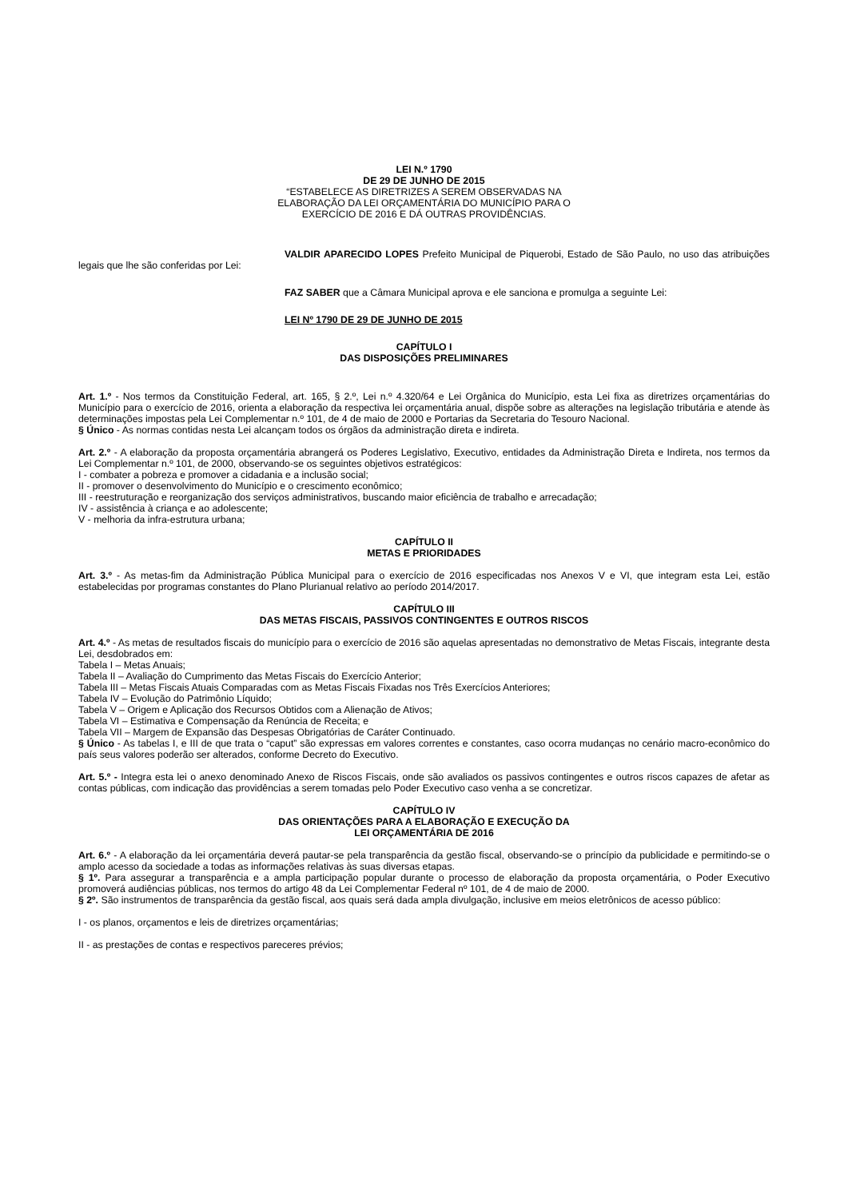LEI N.º 1790
DE 29 DE JUNHO DE 2015
“ESTABELECE AS DIRETRIZES A SEREM OBSERVADAS NA
ELABORAÇÃO DA LEI ORÇAMENTÁRIA DO MUNICÍPIO PARA O
EXERCÍCIO DE 2016 E DÁ OUTRAS PROVIDÊNCIAS.
VALDIR APARECIDO LOPES Prefeito Municipal de Piquerobi, Estado de São Paulo, no uso das atribuições legais que lhe são conferidas por Lei:
FAZ SABER que a Câmara Municipal aprova e ele sanciona e promulga a seguinte Lei:
LEI Nº 1790 DE 29 DE JUNHO DE 2015
CAPÍTULO I
DAS DISPOSIÇÕES PRELIMINARES
Art. 1.º - Nos termos da Constituição Federal, art. 165, § 2.º, Lei n.º 4.320/64 e Lei Orgânica do Município, esta Lei fixa as diretrizes orçamentárias do Município para o exercício de 2016, orienta a elaboração da respectiva lei orçamentária anual, dispõe sobre as alterações na legislação tributária e atende às determinações impostas pela Lei Complementar n.º 101, de 4 de maio de 2000 e Portarias da Secretaria do Tesouro Nacional.
§ Único - As normas contidas nesta Lei alcançam todos os órgãos da administração direta e indireta.
Art. 2.º - A elaboração da proposta orçamentária abrangerá os Poderes Legislativo, Executivo, entidades da Administração Direta e Indireta, nos termos da Lei Complementar n.º 101, de 2000, observando-se os seguintes objetivos estratégicos:
I - combater a pobreza e promover a cidadania e a inclusão social;
II - promover o desenvolvimento do Município e o crescimento econômico;
III - reestruturação e reorganização dos serviços administrativos, buscando maior eficiência de trabalho e arrecadação;
IV - assistência à criança e ao adolescente;
V - melhoria da infra-estrutura urbana;
CAPÍTULO II
METAS E PRIORIDADES
Art. 3.º - As metas-fim da Administração Pública Municipal para o exercício de 2016 especificadas nos Anexos V e VI, que integram esta Lei, estão estabelecidas por programas constantes do Plano Plurianual relativo ao período 2014/2017.
CAPÍTULO III
DAS METAS FISCAIS, PASSIVOS CONTINGENTES E OUTROS RISCOS
Art. 4.º - As metas de resultados fiscais do município para o exercício de 2016 são aquelas apresentadas no demonstrativo de Metas Fiscais, integrante desta Lei, desdobrados em:
Tabela I – Metas Anuais;
Tabela II – Avaliação do Cumprimento das Metas Fiscais do Exercício Anterior;
Tabela III – Metas Fiscais Atuais Comparadas com as Metas Fiscais Fixadas nos Três Exercícios Anteriores;
Tabela IV – Evolução do Patrimônio Líquido;
Tabela V – Origem e Aplicação dos Recursos Obtidos com a Alienação de Ativos;
Tabela VI – Estimativa e Compensação da Renúncia de Receita; e
Tabela VII – Margem de Expansão das Despesas Obrigatórias de Caráter Continuado.
§ Único - As tabelas I, e III de que trata o “caput” são expressas em valores correntes e constantes, caso ocorra mudanças no cenário macro-econômico do país seus valores poderão ser alterados, conforme Decreto do Executivo.
Art. 5.º - Integra esta lei o anexo denominado Anexo de Riscos Fiscais, onde são avaliados os passivos contingentes e outros riscos capazes de afetar as contas públicas, com indicação das providências a serem tomadas pelo Poder Executivo caso venha a se concretizar.
CAPÍTULO IV
DAS ORIENTAÇÕES PARA A ELABORAÇÃO E EXECUÇÃO DA
LEI ORÇAMENTÁRIA DE 2016
Art. 6.º - A elaboração da lei orçamentária deverá pautar-se pela transparência da gestão fiscal, observando-se o princípio da publicidade e permitindo-se o amplo acesso da sociedade a todas as informações relativas às suas diversas etapas.
§ 1º. Para assegurar a transparência e a ampla participação popular durante o processo de elaboração da proposta orçamentária, o Poder Executivo promoverá audiências públicas, nos termos do artigo 48 da Lei Complementar Federal nº 101, de 4 de maio de 2000.
§ 2º. São instrumentos de transparência da gestão fiscal, aos quais será dada ampla divulgação, inclusive em meios eletrônicos de acesso público:
I - os planos, orçamentos e leis de diretrizes orçamentárias;
II - as prestações de contas e respectivos pareceres prévios;